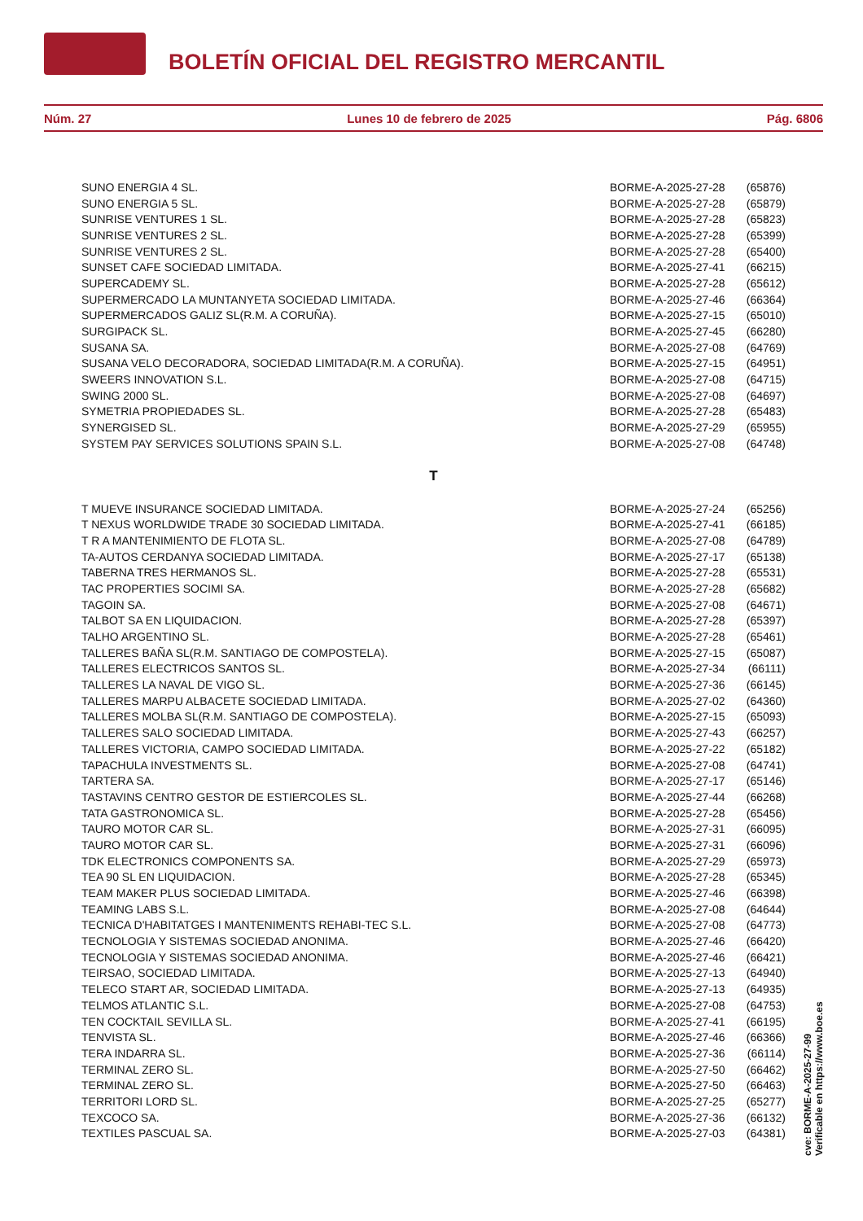BOLETÍN OFICIAL DEL REGISTRO MERCANTIL
Núm. 27 Lunes 10 de febrero de 2025 Pág. 6806
| SUNO ENERGIA 4 SL. | BORME-A-2025-27-28 | (65876) |
| SUNO ENERGIA 5 SL. | BORME-A-2025-27-28 | (65879) |
| SUNRISE VENTURES 1 SL. | BORME-A-2025-27-28 | (65823) |
| SUNRISE VENTURES 2 SL. | BORME-A-2025-27-28 | (65399) |
| SUNRISE VENTURES 2 SL. | BORME-A-2025-27-28 | (65400) |
| SUNSET CAFE SOCIEDAD LIMITADA. | BORME-A-2025-27-41 | (66215) |
| SUPERCADEMY SL. | BORME-A-2025-27-28 | (65612) |
| SUPERMERCADO LA MUNTANYETA SOCIEDAD LIMITADA. | BORME-A-2025-27-46 | (66364) |
| SUPERMERCADOS GALIZ SL(R.M. A CORUÑA). | BORME-A-2025-27-15 | (65010) |
| SURGIPACK SL. | BORME-A-2025-27-45 | (66280) |
| SUSANA SA. | BORME-A-2025-27-08 | (64769) |
| SUSANA VELO DECORADORA, SOCIEDAD LIMITADA(R.M. A CORUÑA). | BORME-A-2025-27-15 | (64951) |
| SWEERS INNOVATION S.L. | BORME-A-2025-27-08 | (64715) |
| SWING 2000 SL. | BORME-A-2025-27-08 | (64697) |
| SYMETRIA PROPIEDADES SL. | BORME-A-2025-27-28 | (65483) |
| SYNERGISED SL. | BORME-A-2025-27-29 | (65955) |
| SYSTEM PAY SERVICES SOLUTIONS SPAIN S.L. | BORME-A-2025-27-08 | (64748) |
| T | | |
| T MUEVE INSURANCE SOCIEDAD LIMITADA. | BORME-A-2025-27-24 | (65256) |
| T NEXUS WORLDWIDE TRADE 30 SOCIEDAD LIMITADA. | BORME-A-2025-27-41 | (66185) |
| T R A MANTENIMIENTO DE FLOTA SL. | BORME-A-2025-27-08 | (64789) |
| TA-AUTOS CERDANYA SOCIEDAD LIMITADA. | BORME-A-2025-27-17 | (65138) |
| TABERNA TRES HERMANOS SL. | BORME-A-2025-27-28 | (65531) |
| TAC PROPERTIES SOCIMI SA. | BORME-A-2025-27-28 | (65682) |
| TAGOIN SA. | BORME-A-2025-27-08 | (64671) |
| TALBOT SA EN LIQUIDACION. | BORME-A-2025-27-28 | (65397) |
| TALHO ARGENTINO SL. | BORME-A-2025-27-28 | (65461) |
| TALLERES BAÑA SL(R.M. SANTIAGO DE COMPOSTELA). | BORME-A-2025-27-15 | (65087) |
| TALLERES ELECTRICOS SANTOS SL. | BORME-A-2025-27-34 | (66111) |
| TALLERES LA NAVAL DE VIGO SL. | BORME-A-2025-27-36 | (66145) |
| TALLERES MARPU ALBACETE SOCIEDAD LIMITADA. | BORME-A-2025-27-02 | (64360) |
| TALLERES MOLBA SL(R.M. SANTIAGO DE COMPOSTELA). | BORME-A-2025-27-15 | (65093) |
| TALLERES SALO SOCIEDAD LIMITADA. | BORME-A-2025-27-43 | (66257) |
| TALLERES VICTORIA, CAMPO SOCIEDAD LIMITADA. | BORME-A-2025-27-22 | (65182) |
| TAPACHULA INVESTMENTS SL. | BORME-A-2025-27-08 | (64741) |
| TARTERA SA. | BORME-A-2025-27-17 | (65146) |
| TASTAVINS CENTRO GESTOR DE ESTIERCOLES SL. | BORME-A-2025-27-44 | (66268) |
| TATA GASTRONOMICA SL. | BORME-A-2025-27-28 | (65456) |
| TAURO MOTOR CAR SL. | BORME-A-2025-27-31 | (66095) |
| TAURO MOTOR CAR SL. | BORME-A-2025-27-31 | (66096) |
| TDK ELECTRONICS COMPONENTS SA. | BORME-A-2025-27-29 | (65973) |
| TEA 90 SL EN LIQUIDACION. | BORME-A-2025-27-28 | (65345) |
| TEAM MAKER PLUS SOCIEDAD LIMITADA. | BORME-A-2025-27-46 | (66398) |
| TEAMING LABS S.L. | BORME-A-2025-27-08 | (64644) |
| TECNICA D'HABITATGES I MANTENIMENTS REHABI-TEC S.L. | BORME-A-2025-27-08 | (64773) |
| TECNOLOGIA Y SISTEMAS SOCIEDAD ANONIMA. | BORME-A-2025-27-46 | (66420) |
| TECNOLOGIA Y SISTEMAS SOCIEDAD ANONIMA. | BORME-A-2025-27-46 | (66421) |
| TEIRSAO, SOCIEDAD LIMITADA. | BORME-A-2025-27-13 | (64940) |
| TELECO START AR, SOCIEDAD LIMITADA. | BORME-A-2025-27-13 | (64935) |
| TELMOS ATLANTIC S.L. | BORME-A-2025-27-08 | (64753) |
| TEN COCKTAIL SEVILLA SL. | BORME-A-2025-27-41 | (66195) |
| TENVISTA SL. | BORME-A-2025-27-46 | (66366) |
| TERA INDARRA SL. | BORME-A-2025-27-36 | (66114) |
| TERMINAL ZERO SL. | BORME-A-2025-27-50 | (66462) |
| TERMINAL ZERO SL. | BORME-A-2025-27-50 | (66463) |
| TERRITORI LORD SL. | BORME-A-2025-27-25 | (65277) |
| TEXCOCO SA. | BORME-A-2025-27-36 | (66132) |
| TEXTILES PASCUAL SA. | BORME-A-2025-27-03 | (64381) |
cve: BORME-A-2025-27-99
Verificable en https://www.boe.es